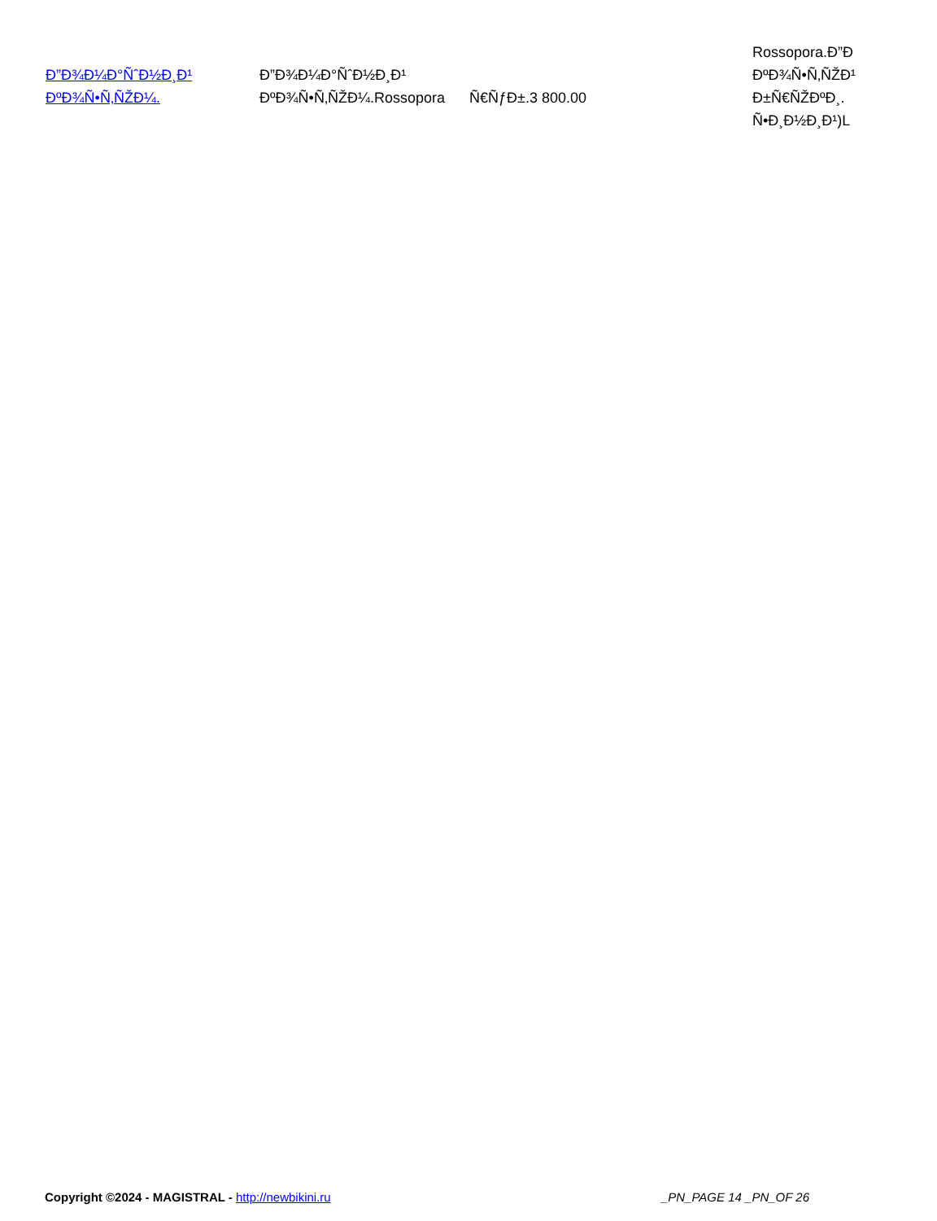| Ð”Ð¾Ð¼Ð°ÑˆÐ½Ð¸Ð¹ ÐºÐ¾Ñ•Ñ‚ÑŽÐ¼. | Ð”Ð¾Ð¼Ð°ÑˆÐ½Ð¸Ð¹ ÐºÐ¾Ñ•Ñ‚ÑŽÐ¼.Rossopora | Ñ€ÑƒÐ±.3 800.00 | Rossopora.Ð”Ð ÐºÐ¾Ñ•Ñ‚ÑŽÐ¹ Ð±Ñ€ÑŽÐºÐ¸. Ñ•Ð¸Ð½Ð¸Ð¹)L |
Copyright ©2024 - MAGISTRAL - http://newbikini.ru _PN_PAGE 14 _PN_OF 26